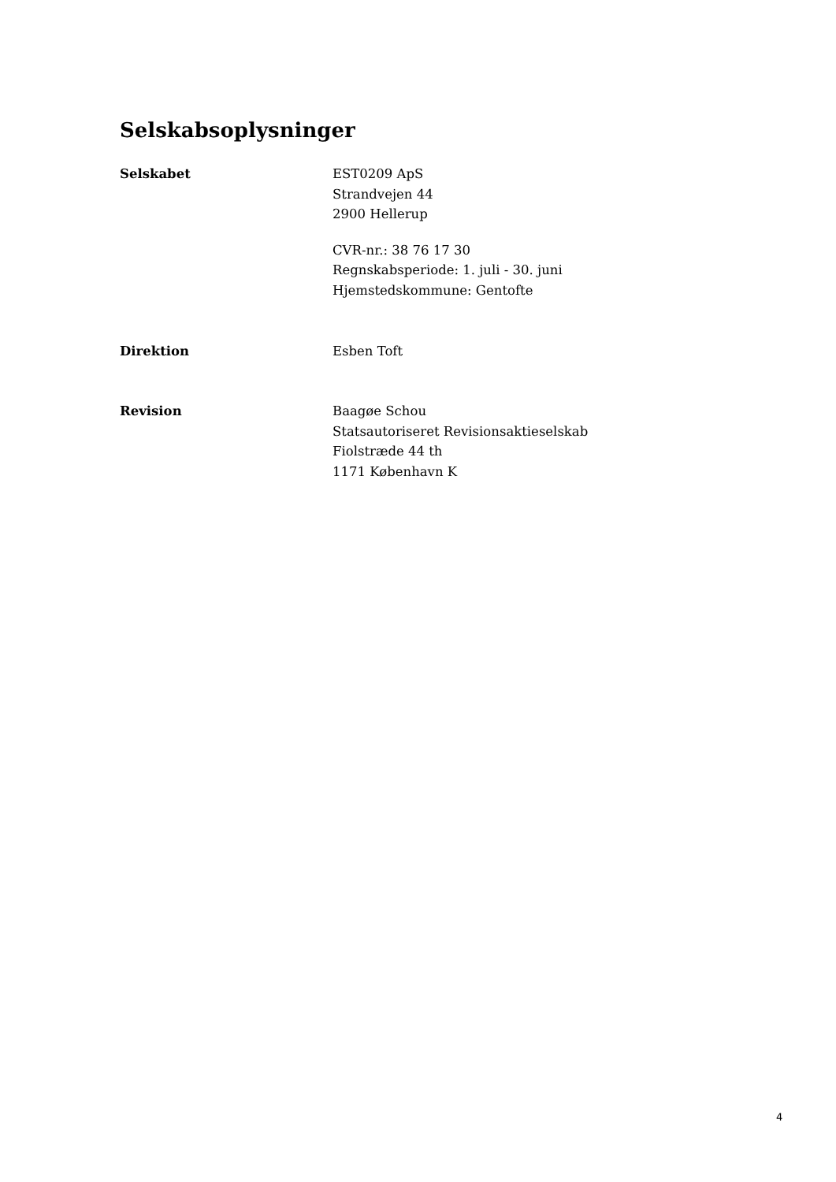Selskabsoplysninger
Selskabet EST0209 ApS
Strandvejen 44
2900 Hellerup
CVR-nr.: 38 76 17 30
Regnskabsperiode: 1. juli - 30. juni
Hjemstedskommune: Gentofte
Direktion Esben Toft
Revision Baagøe Schou
Statsautoriseret Revisionsaktieselskab
Fiolstræde 44 th
1171 København K
4